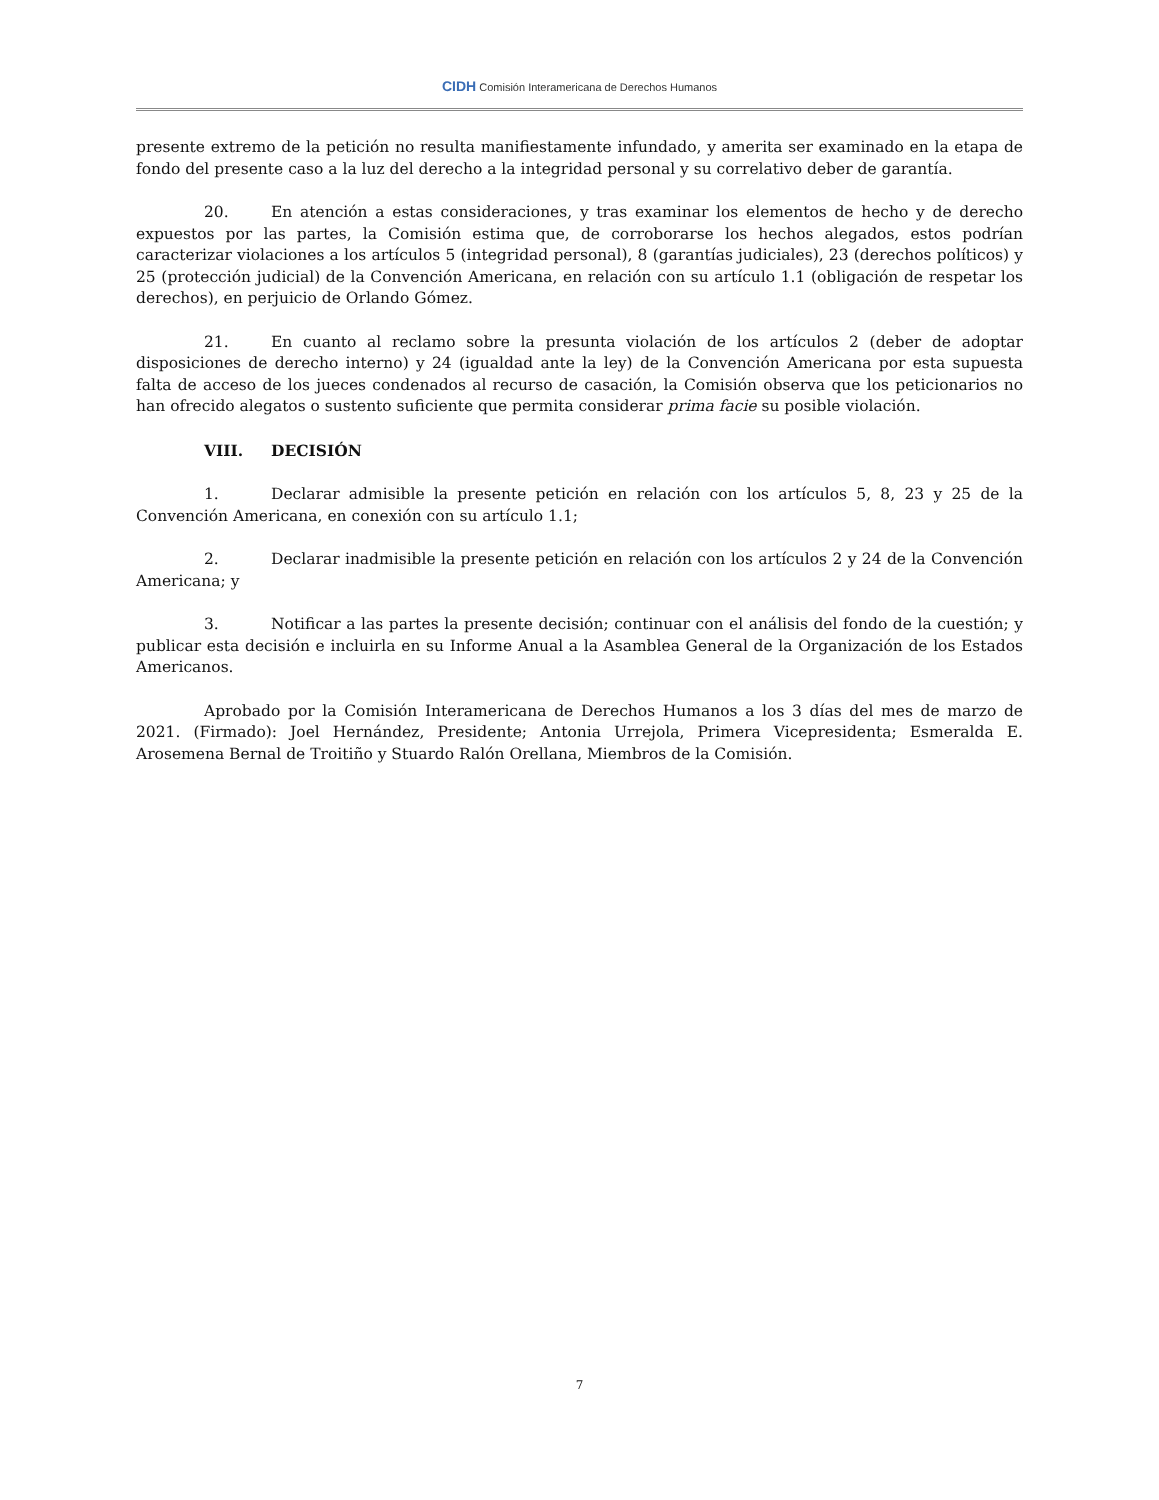CIDH Comisión Interamericana de Derechos Humanos
presente extremo de la petición no resulta manifiestamente infundado, y amerita ser examinado en la etapa de fondo del presente caso a la luz del derecho a la integridad personal y su correlativo deber de garantía.
20. En atención a estas consideraciones, y tras examinar los elementos de hecho y de derecho expuestos por las partes, la Comisión estima que, de corroborarse los hechos alegados, estos podrían caracterizar violaciones a los artículos 5 (integridad personal), 8 (garantías judiciales), 23 (derechos políticos) y 25 (protección judicial) de la Convención Americana, en relación con su artículo 1.1 (obligación de respetar los derechos), en perjuicio de Orlando Gómez.
21. En cuanto al reclamo sobre la presunta violación de los artículos 2 (deber de adoptar disposiciones de derecho interno) y 24 (igualdad ante la ley) de la Convención Americana por esta supuesta falta de acceso de los jueces condenados al recurso de casación, la Comisión observa que los peticionarios no han ofrecido alegatos o sustento suficiente que permita considerar prima facie su posible violación.
VIII. DECISIÓN
1. Declarar admisible la presente petición en relación con los artículos 5, 8, 23 y 25 de la Convención Americana, en conexión con su artículo 1.1;
2. Declarar inadmisible la presente petición en relación con los artículos 2 y 24 de la Convención Americana; y
3. Notificar a las partes la presente decisión; continuar con el análisis del fondo de la cuestión; y publicar esta decisión e incluirla en su Informe Anual a la Asamblea General de la Organización de los Estados Americanos.
Aprobado por la Comisión Interamericana de Derechos Humanos a los 3 días del mes de marzo de 2021. (Firmado): Joel Hernández, Presidente; Antonia Urrejola, Primera Vicepresidenta; Esmeralda E. Arosemena Bernal de Troitiño y Stuardo Ralón Orellana, Miembros de la Comisión.
7